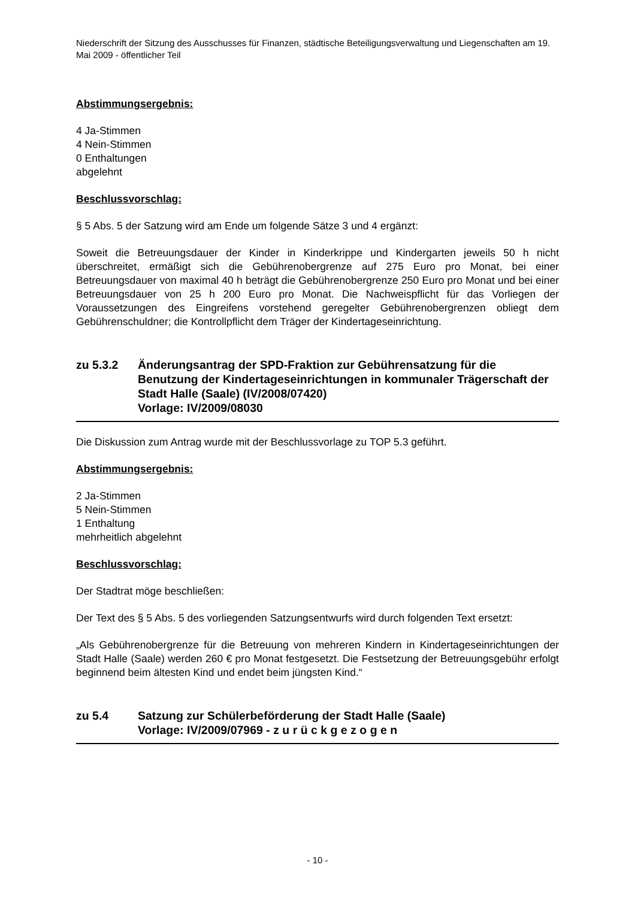Niederschrift der Sitzung des Ausschusses für Finanzen, städtische Beteiligungsverwaltung und Liegenschaften am 19. Mai 2009 - öffentlicher Teil
Abstimmungsergebnis:
4 Ja-Stimmen
4 Nein-Stimmen
0 Enthaltungen
abgelehnt
Beschlussvorschlag:
§ 5 Abs. 5 der Satzung wird am Ende um folgende Sätze 3 und 4 ergänzt:
Soweit die Betreuungsdauer der Kinder in Kinderkrippe und Kindergarten jeweils 50 h nicht überschreitet, ermäßigt sich die Gebührenobergrenze auf 275 Euro pro Monat, bei einer Betreuungsdauer von maximal 40 h beträgt die Gebührenobergrenze 250 Euro pro Monat und bei einer Betreuungsdauer von 25 h 200 Euro pro Monat. Die Nachweispflicht für das Vorliegen der Voraussetzungen des Eingreifens vorstehend geregelter Gebührenobergrenzen obliegt dem Gebührenschuldner; die Kontrollpflicht dem Träger der Kindertageseinrichtung.
zu 5.3.2 Änderungsantrag der SPD-Fraktion zur Gebührensatzung für die Benutzung der Kindertageseinrichtungen in kommunaler Trägerschaft der Stadt Halle (Saale) (IV/2008/07420)
Vorlage: IV/2009/08030
Die Diskussion zum Antrag wurde mit der Beschlussvorlage zu TOP 5.3 geführt.
Abstimmungsergebnis:
2 Ja-Stimmen
5 Nein-Stimmen
1 Enthaltung
mehrheitlich abgelehnt
Beschlussvorschlag:
Der Stadtrat möge beschließen:
Der Text des § 5 Abs. 5 des vorliegenden Satzungsentwurfs wird durch folgenden Text ersetzt:
„Als Gebührenobergrenze für die Betreuung von mehreren Kindern in Kindertageseinrichtungen der Stadt Halle (Saale) werden 260 € pro Monat festgesetzt. Die Festsetzung der Betreuungsgebühr erfolgt beginnend beim ältesten Kind und endet beim jüngsten Kind.“
zu 5.4 Satzung zur Schülerbeförderung der Stadt Halle (Saale)
Vorlage: IV/2009/07969 - z u r ü c k g e z o g e n
- 10 -